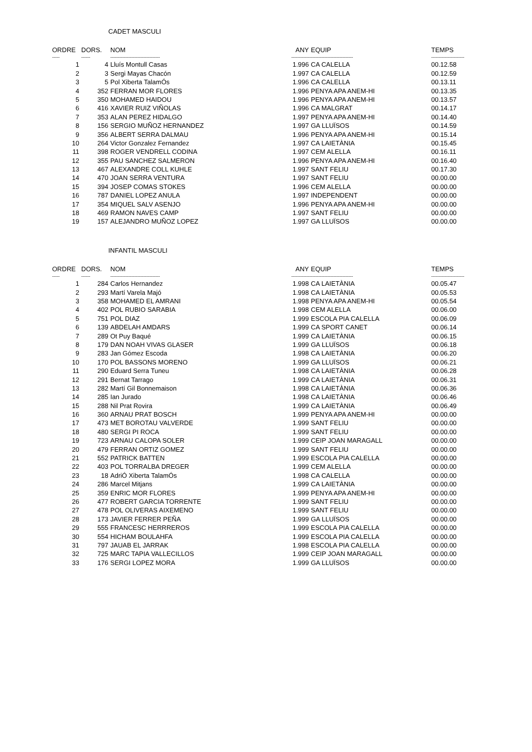CADET MASCULI
| ORDRE | DORS. | NOM | ANY | EQUIP | TEMPS |
| --- | --- | --- | --- | --- | --- |
| ----- | ------ | --------------------------------- | ------------- | ---------------------------- | ---------------------- |
| 1 | 4 | Lluís Montull Casas | 1.996 | CA CALELLA | 00.12.58 |
| 2 | 3 | Sergi Mayas Chacón | 1.997 | CA CALELLA | 00.12.59 |
| 3 | 5 | Pol Xiberta TalamÓs | 1.996 | CA CALELLA | 00.13.11 |
| 4 | 352 | FERRAN MOR FLORES | 1.996 | PENYA APA ANEM-HI | 00.13.35 |
| 5 | 350 | MOHAMED HAIDOU | 1.996 | PENYA APA ANEM-HI | 00.13.57 |
| 6 | 416 | XAVIER RUIZ VIÑOLAS | 1.996 | CA MALGRAT | 00.14.17 |
| 7 | 353 | ALAN PEREZ HIDALGO | 1.997 | PENYA APA ANEM-HI | 00.14.40 |
| 8 | 156 | SERGIO MUÑOZ HERNANDEZ | 1.997 | GA LLUÏSOS | 00.14.59 |
| 9 | 356 | ALBERT SERRA DALMAU | 1.996 | PENYA APA ANEM-HI | 00.15.14 |
| 10 | 264 | Victor Gonzalez Fernandez | 1.997 | CA LAIETÀNIA | 00.15.45 |
| 11 | 398 | ROGER VENDRELL CODINA | 1.997 | CEM ALELLA | 00.16.11 |
| 12 | 355 | PAU SANCHEZ SALMERON | 1.996 | PENYA APA ANEM-HI | 00.16.40 |
| 13 | 467 | ALEXANDRE COLL KUHLE | 1.997 | SANT FELIU | 00.17.30 |
| 14 | 470 | JOAN SERRA VENTURA | 1.997 | SANT FELIU | 00.00.00 |
| 15 | 394 | JOSEP COMAS STOKES | 1.996 | CEM ALELLA | 00.00.00 |
| 16 | 787 | DANIEL LOPEZ ANULA | 1.997 | INDEPENDENT | 00.00.00 |
| 17 | 354 | MIQUEL SALV ASENJO | 1.996 | PENYA APA ANEM-HI | 00.00.00 |
| 18 | 469 | RAMON NAVES CAMP | 1.997 | SANT FELIU | 00.00.00 |
| 19 | 157 | ALEJANDRO MUÑOZ LOPEZ | 1.997 | GA LLUÏSOS | 00.00.00 |
INFANTIL MASCULI
| ORDRE | DORS. | NOM | ANY | EQUIP | TEMPS |
| --- | --- | --- | --- | --- | --- |
| ----- | ------ | --------------------------------- | ------------- | ---------------------------- | ---------------------- |
| 1 | 284 | Carlos Hernandez | 1.998 | CA LAIETÀNIA | 00.05.47 |
| 2 | 293 | Martí Varela Majó | 1.998 | CA LAIETÀNIA | 00.05.53 |
| 3 | 358 | MOHAMED EL AMRANI | 1.998 | PENYA APA ANEM-HI | 00.05.54 |
| 4 | 402 | POL RUBIO SARABIA | 1.998 | CEM ALELLA | 00.06.00 |
| 5 | 751 | POL DIAZ | 1.999 | ESCOLA PIA CALELLA | 00.06.09 |
| 6 | 139 | ABDELAH AMDARS | 1.999 | CA SPORT CANET | 00.06.14 |
| 7 | 289 | Ot Puy Baqué | 1.999 | CA LAIETÀNIA | 00.06.15 |
| 8 | 179 | DAN NOAH VIVAS GLASER | 1.999 | GA LLUÏSOS | 00.06.18 |
| 9 | 283 | Jan Gómez Escoda | 1.998 | CA LAIETÀNIA | 00.06.20 |
| 10 | 170 | POL BASSONS MORENO | 1.999 | GA LLUÏSOS | 00.06.21 |
| 11 | 290 | Eduard Serra Tuneu | 1.998 | CA LAIETÀNIA | 00.06.28 |
| 12 | 291 | Bernat Tarrago | 1.999 | CA LAIETÀNIA | 00.06.31 |
| 13 | 282 | Martí Gil Bonnemaison | 1.998 | CA LAIETÀNIA | 00.06.36 |
| 14 | 285 | Ian Jurado | 1.998 | CA LAIETÀNIA | 00.06.46 |
| 15 | 288 | Nil Prat Rovira | 1.999 | CA LAIETÀNIA | 00.06.49 |
| 16 | 360 | ARNAU PRAT BOSCH | 1.999 | PENYA APA ANEM-HI | 00.00.00 |
| 17 | 473 | MET BOROTAU VALVERDE | 1.999 | SANT FELIU | 00.00.00 |
| 18 | 480 | SERGI PI ROCA | 1.999 | SANT FELIU | 00.00.00 |
| 19 | 723 | ARNAU CALOPA SOLER | 1.999 | CEIP JOAN MARAGALL | 00.00.00 |
| 20 | 479 | FERRAN ORTIZ GOMEZ | 1.999 | SANT FELIU | 00.00.00 |
| 21 | 552 | PATRICK BATTEN | 1.999 | ESCOLA PIA CALELLA | 00.00.00 |
| 22 | 403 | POL TORRALBA DREGER | 1.999 | CEM ALELLA | 00.00.00 |
| 23 | 18 | AdriÓ Xiberta TalamÓs | 1.998 | CA CALELLA | 00.00.00 |
| 24 | 286 | Marcel Mitjans | 1.999 | CA LAIETÀNIA | 00.00.00 |
| 25 | 359 | ENRIC MOR FLORES | 1.999 | PENYA APA ANEM-HI | 00.00.00 |
| 26 | 477 | ROBERT GARCIA TORRENTE | 1.999 | SANT FELIU | 00.00.00 |
| 27 | 478 | POL OLIVERAS AIXEMENO | 1.999 | SANT FELIU | 00.00.00 |
| 28 | 173 | JAVIER FERRER PEÑA | 1.999 | GA LLUÏSOS | 00.00.00 |
| 29 | 555 | FRANCESC HERRREROS | 1.999 | ESCOLA PIA CALELLA | 00.00.00 |
| 30 | 554 | HICHAM BOULAHFA | 1.999 | ESCOLA PIA CALELLA | 00.00.00 |
| 31 | 797 | JAUAB EL JARRAK | 1.998 | ESCOLA PIA CALELLA | 00.00.00 |
| 32 | 725 | MARC TAPIA VALLECILLOS | 1.999 | CEIP JOAN MARAGALL | 00.00.00 |
| 33 | 176 | SERGI LOPEZ MORA | 1.999 | GA LLUÏSOS | 00.00.00 |